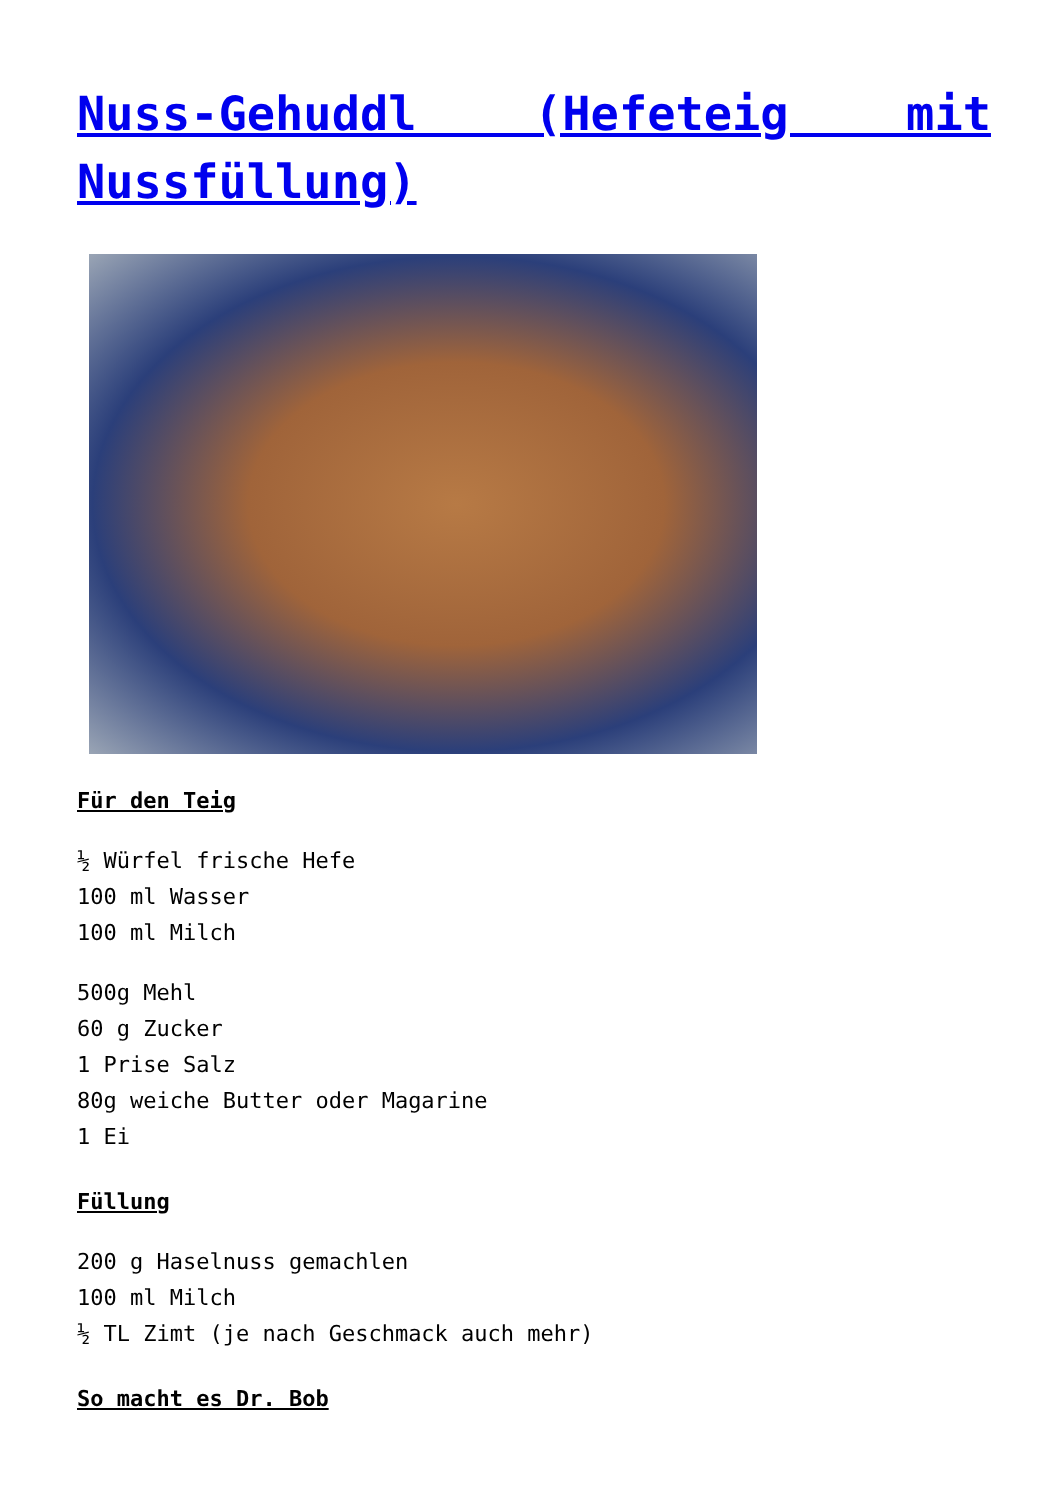Nuss-Gehuddl (Hefeteig mit Nussfüllung)
Für den Teig
½ Würfel frische Hefe
100 ml Wasser
100 ml Milch
500g Mehl
60 g Zucker
1 Prise Salz
80g weiche Butter oder Magarine
1 Ei
Füllung
200 g Haselnuss gemachlen
100 ml Milch
½ TL Zimt (je nach Geschmack auch mehr)
So macht es Dr. Bob